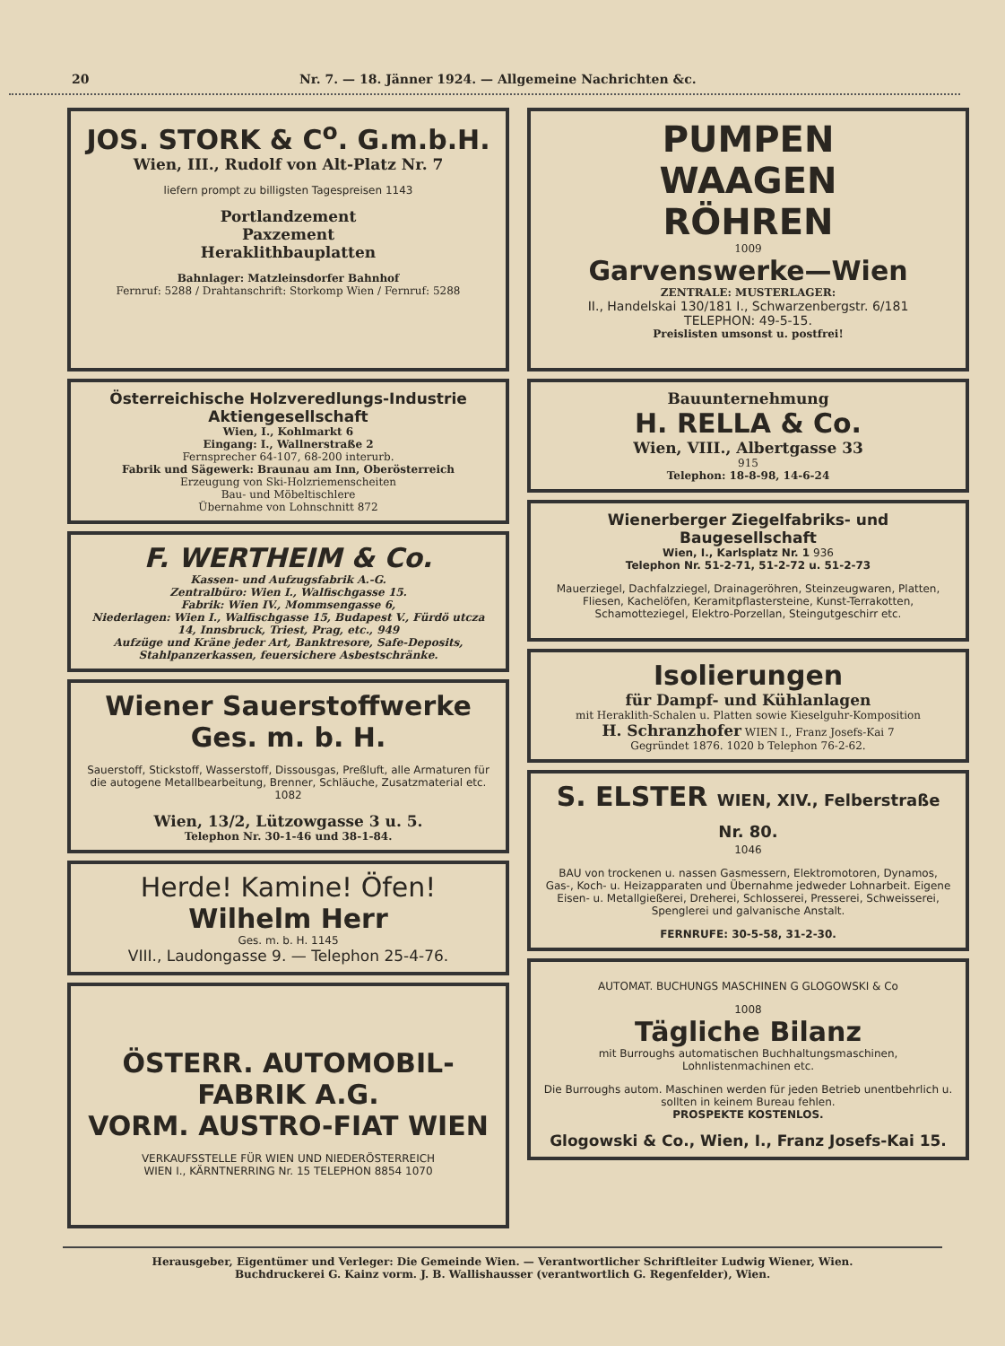20 Nr. 7. — 18. Jänner 1924. — Allgemeine Nachrichten &c.
JOS. STORK & C<sup>o</sup>. G.m.b.H.
Wien, III., Rudolf von Alt-Platz Nr. 7
liefern prompt zu billigsten Tagespreisen 1143
Portlandzement
Paxzement
Heraklithbauplatten
Bahnlager: Matzleinsdorfer Bahnhof
Fernruf: 5288 / Drahtanschrift: Storkomp Wien / Fernruf: 5288
Österreichische Holzveredlungs-Industrie Aktiengesellschaft
Wien, I., Kohlmarkt 6
Eingang: I., Wallnerstraße 2
Fernsprecher 64-107, 68-200 interurb.
Fabrik und Sägewerk: Braunau am Inn, Oberösterreich
Erzeugung von Ski-Holzriemenscheiten
Bau- und Möbeltischlere
Übernahme von Lohnschnitt 872
F. WERTHEIM & Co.
Kassen- und Aufzugsfabrik A.-G.
Zentralbüro: Wien I., Walfischgasse 15.
Fabrik: Wien IV., Mommsengasse 6,
Niederlagen: Wien I., Walfischgasse 15, Budapest V., Fürdö utcza 14, Innsbruck, Triest, Prag, etc., 949
Aufzüge und Kräne jeder Art, Banktresore, Safe-Deposits, Stahlpanzerkassen, feuersichere Asbestschränke.
Wiener Sauerstoffwerke Ges. m. b. H.
Sauerstoff, Stickstoff, Wasserstoff, Dissousgas, Preßluft, alle Armaturen für die autogene Metallbearbeitung, Brenner, Schläuche, Zusatzmaterial etc. 1082
Wien, 13/2, Lützowgasse 3 u. 5.
Telephon Nr. 30-1-46 und 38-1-84.
Herde! Kamine! Öfen!
Wilhelm Herr
Ges. m. b. H. 1145
VIII., Laudongasse 9. — Telephon 25-4-76.
ÖSTERR. AUTOMOBIL-FABRIK A.G.
VORM. AUSTRO-FIAT WIEN
VERKAUFSSTELLE FÜR WIEN UND NIEDERÖSTERREICH
WIEN I., KÄRNTNERRING Nr. 15 TELEPHON 8854 1070
PUMPEN
WAAGEN
RÖHREN
1009
Garvenswerke—Wien
ZENTRALE: MUSTERLAGER:
II., Handelskai 130/181 I., Schwarzenbergstr. 6/181
TELEPHON: 49-5-15.
Preislisten umsonst u. postfrei!
Bauunternehmung
H. RELLA & Co.
Wien, VIII., Albertgasse 33
915
Telephon: 18-8-98, 14-6-24
Wienerberger Ziegelfabriks- und Baugesellschaft
Wien, I., Karlsplatz Nr. 1 936
Telephon Nr. 51-2-71, 51-2-72 u. 51-2-73
Mauerziegel, Dachfalzziegel, Drainageröhren, Steinzeugwaren, Platten, Fliesen, Kachelöfen, Keramitpflastersteine, Kunst-Terrakotten, Schamotteziegel, Elektro-Porzellan, Steingutgeschirr etc.
Isolierungen
für Dampf- und Kühlanlagen
mit Heraklith-Schalen u. Platten sowie Kieselguhr-Komposition
H. Schranzhofer WIEN I., Franz Josefs-Kai 7
Gegründet 1876. 1020 b Telephon 76-2-62.
S. ELSTER WIEN, XIV., Felberstraße Nr. 80.
1046
BAU von trockenen u. nassen Gasmessern, Elektromotoren, Dynamos, Gas-, Koch- u. Heizapparaten und Übernahme jedweder Lohnarbeit. Eigene Eisen- u. Metallgießerei, Dreherei, Schlosserei, Presserei, Schweisserei, Spenglerei und galvanische Anstalt.
FERNRUFE: 30-5-58, 31-2-30.
AUTOMAT. BUCHUNGS MASCHINEN G GLOGOWSKI & Co
1008
Tägliche Bilanz
mit Burroughs automatischen Buchhaltungsmaschinen, Lohnlistenmachinen etc.
Die Burroughs autom. Maschinen werden für jeden Betrieb unentbehrlich u. sollten in keinem Bureau fehlen.
PROSPEKTE KOSTENLOS.
Glogowski & Co., Wien, I., Franz Josefs-Kai 15.
Herausgeber, Eigentümer und Verleger: Die Gemeinde Wien. — Verantwortlicher Schriftleiter Ludwig Wiener, Wien.
Buchdruckerei G. Kainz vorm. J. B. Wallishausser (verantwortlich G. Regenfelder), Wien.